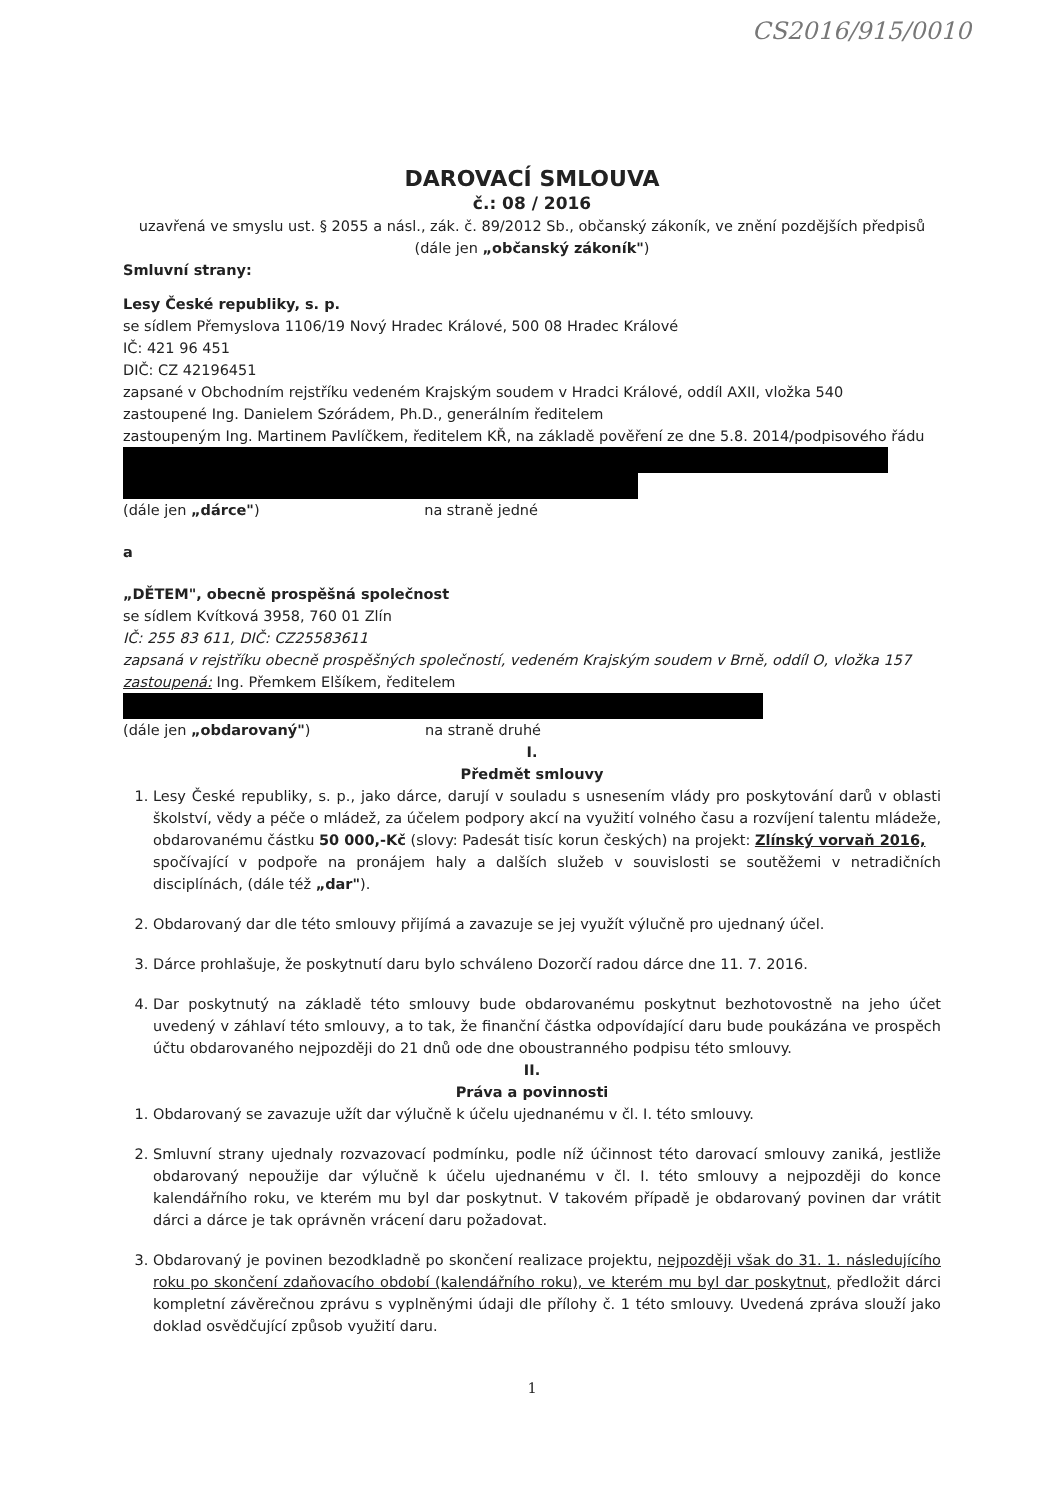CS2016/915/0010
DAROVACÍ SMLOUVA
č.: 08 / 2016
uzavřená ve smyslu ust. § 2055 a násl., zák. č. 89/2012 Sb., občanský zákoník, ve znění pozdějších předpisů (dále jen „občanský zákoník")
Smluvní strany:
Lesy České republiky, s. p.
se sídlem Přemyslova 1106/19 Nový Hradec Králové, 500 08 Hradec Králové
IČ: 421 96 451
DIČ: CZ 42196451
zapsané v Obchodním rejstříku vedeném Krajským soudem v Hradci Králové, oddíl AXII, vložka 540
zastoupené Ing. Danielem Szórádem, Ph.D., generálním ředitelem
zastoupeným Ing. Martinem Pavlíčkem, ředitelem KŘ, na základě pověření ze dne 5.8. 2014/podpisového řádu
(dále jen „dárce") na straně jedné
a
„DĚTEM", obecně prospěšná společnost
se sídlem Kvítková 3958, 760 01 Zlín
IČ: 255 83 611, DIČ: CZ25583611
zapsaná v rejstříku obecně prospěšných společností, vedeném Krajským soudem v Brně, oddíl O, vložka 157
zastoupená: Ing. Přemkem Elšíkem, ředitelem
(dále jen „obdarovaný") na straně druhé
I.
Předmět smlouvy
1. Lesy České republiky, s. p., jako dárce, darují v souladu s usnesením vlády pro poskytování darů v oblasti školství, vědy a péče o mládež, za účelem podpory akcí na využití volného času a rozvíjení talentu mládeže, obdarovanému částku 50 000,-Kč (slovy: Padesát tisíc korun českých) na projekt: Zlínský vorvaň 2016,
spočívající v podpoře na pronájem haly a dalších služeb v souvislosti se soutěžemi v netradičních disciplínách, (dále též „dar").
2. Obdarovaný dar dle této smlouvy přijímá a zavazuje se jej využít výlučně pro ujednaný účel.
3. Dárce prohlašuje, že poskytnutí daru bylo schváleno Dozorčí radou dárce dne 11. 7. 2016.
4. Dar poskytnutý na základě této smlouvy bude obdarovanému poskytnut bezhotovostně na jeho účet uvedený v záhlaví této smlouvy, a to tak, že finanční částka odpovídající daru bude poukázána ve prospěch účtu obdarovaného nejpozději do 21 dnů ode dne oboustranného podpisu této smlouvy.
II.
Práva a povinnosti
1. Obdarovaný se zavazuje užít dar výlučně k účelu ujednanému v čl. I. této smlouvy.
2. Smluvní strany ujednaly rozvazovací podmínku, podle níž účinnost této darovací smlouvy zaniká, jestliže obdarovaný nepoužije dar výlučně k účelu ujednanému v čl. I. této smlouvy a nejpozději do konce kalendářního roku, ve kterém mu byl dar poskytnut. V takovém případě je obdarovaný povinen dar vrátit dárci a dárce je tak oprávněn vrácení daru požadovat.
3. Obdarovaný je povinen bezodkladně po skončení realizace projektu, nejpozději však do 31. 1. následujícího roku po skončení zdaňovacího období (kalendářního roku), ve kterém mu byl dar poskytnut, předložit dárci kompletní závěrečnou zprávu s vyplněnými údaji dle přílohy č. 1 této smlouvy. Uvedená zpráva slouží jako doklad osvědčující způsob využití daru.
1